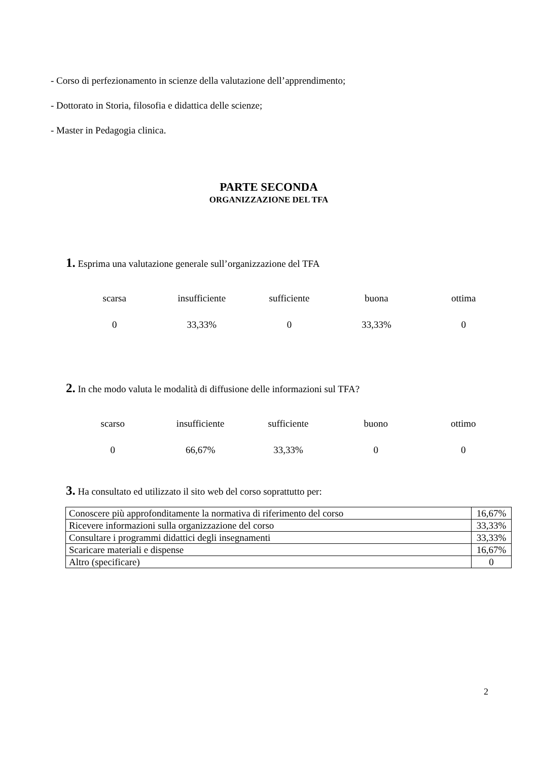- Corso di perfezionamento in scienze della valutazione dell’apprendimento;
- Dottorato in Storia, filosofia e didattica delle scienze;
- Master in Pedagogia clinica.
PARTE SECONDA
ORGANIZZAZIONE DEL TFA
1. Esprima una valutazione generale sull’organizzazione del TFA
| scarsa | insufficiente | sufficiente | buona | ottima |
| 0 | 33,33% | 0 | 33,33% | 0 |
2. In che modo valuta le modalità di diffusione delle informazioni sul TFA?
| scarso | insufficiente | sufficiente | buono | ottimo |
| 0 | 66,67% | 33,33% | 0 | 0 |
3. Ha consultato ed utilizzato il sito web del corso soprattutto per:
| Conoscere più approfonditamente la normativa di riferimento del corso | 16,67% |
| Ricevere informazioni sulla organizzazione del corso | 33,33% |
| Consultare i programmi didattici degli insegnamenti | 33,33% |
| Scaricare materiali e dispense | 16,67% |
| Altro (specificare) | 0 |
2